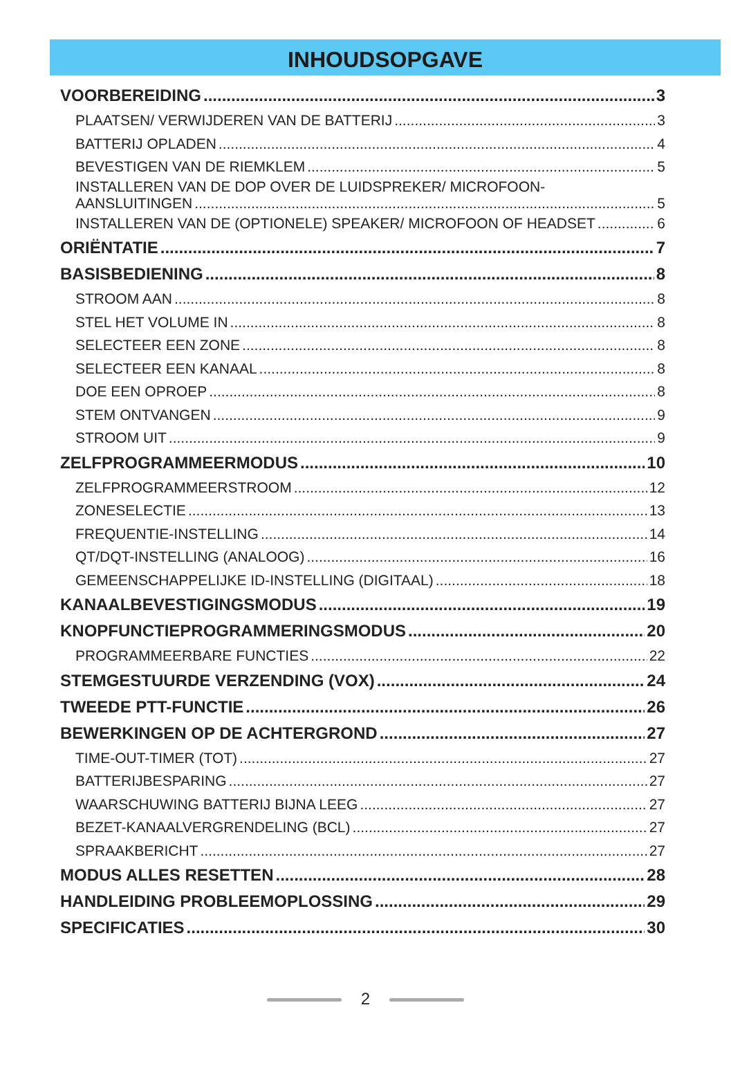INHOUDSOPGAVE
VOORBEREIDING 3
PLAATSEN/ VERWIJDEREN VAN DE BATTERIJ 3
BATTERIJ OPLADEN 4
BEVESTIGEN VAN DE RIEMKLEM 5
INSTALLEREN VAN DE DOP OVER DE LUIDSPREKER/ MICROFOON-
AANSLUITINGEN 5
INSTALLEREN VAN DE (OPTIONELE) SPEAKER/ MICROFOON OF HEADSET 6
ORIËNTATIE 7
BASISBEDIENING 8
STROOM AAN 8
STEL HET VOLUME IN 8
SELECTEER EEN ZONE 8
SELECTEER EEN KANAAL 8
DOE EEN OPROEP 8
STEM ONTVANGEN 9
STROOM UIT 9
ZELFPROGRAMMEERMODUS 10
ZELFPROGRAMMEERSTROOM 12
ZONESELECTIE 13
FREQUENTIE-INSTELLING 14
QT/DQT-INSTELLING (ANALOOG) 16
GEMEENSCHAPPELIJKE ID-INSTELLING (DIGITAAL) 18
KANAALBEVESTIGINGSMODUS 19
KNOPFUNCTIEPROGRAMMERINGSMODUS 20
PROGRAMMEERBARE FUNCTIES 22
STEMGESTUURDE VERZENDING (VOX) 24
TWEEDE PTT-FUNCTIE 26
BEWERKINGEN OP DE ACHTERGROND 27
TIME-OUT-TIMER (TOT) 27
BATTERIJBESPARING 27
WAARSCHUWING BATTERIJ BIJNA LEEG 27
BEZET-KANAALVERGRENDELING (BCL) 27
SPRAAKBERICHT 27
MODUS ALLES RESETTEN 28
HANDLEIDING PROBLEEMOPLOSSING 29
SPECIFICATIES 30
2